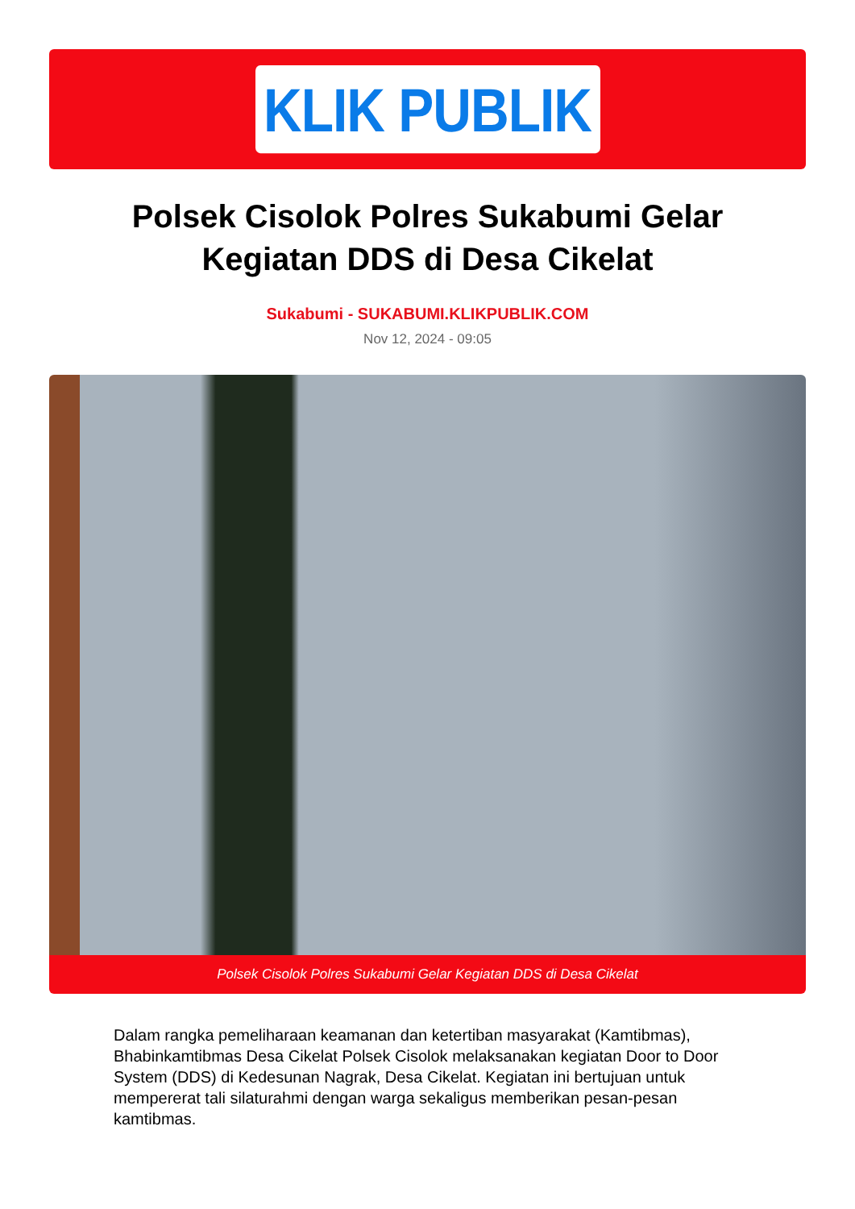KLIK PUBLIK
Polsek Cisolok Polres Sukabumi Gelar Kegiatan DDS di Desa Cikelat
Sukabumi - SUKABUMI.KLIKPUBLIK.COM
Nov 12, 2024 - 09:05
Polsek Cisolok Polres Sukabumi Gelar Kegiatan DDS di Desa Cikelat
Dalam rangka pemeliharaan keamanan dan ketertiban masyarakat (Kamtibmas), Bhabinkamtibmas Desa Cikelat Polsek Cisolok melaksanakan kegiatan Door to Door System (DDS) di Kedesunan Nagrak, Desa Cikelat. Kegiatan ini bertujuan untuk mempererat tali silaturahmi dengan warga sekaligus memberikan pesan-pesan kamtibmas.